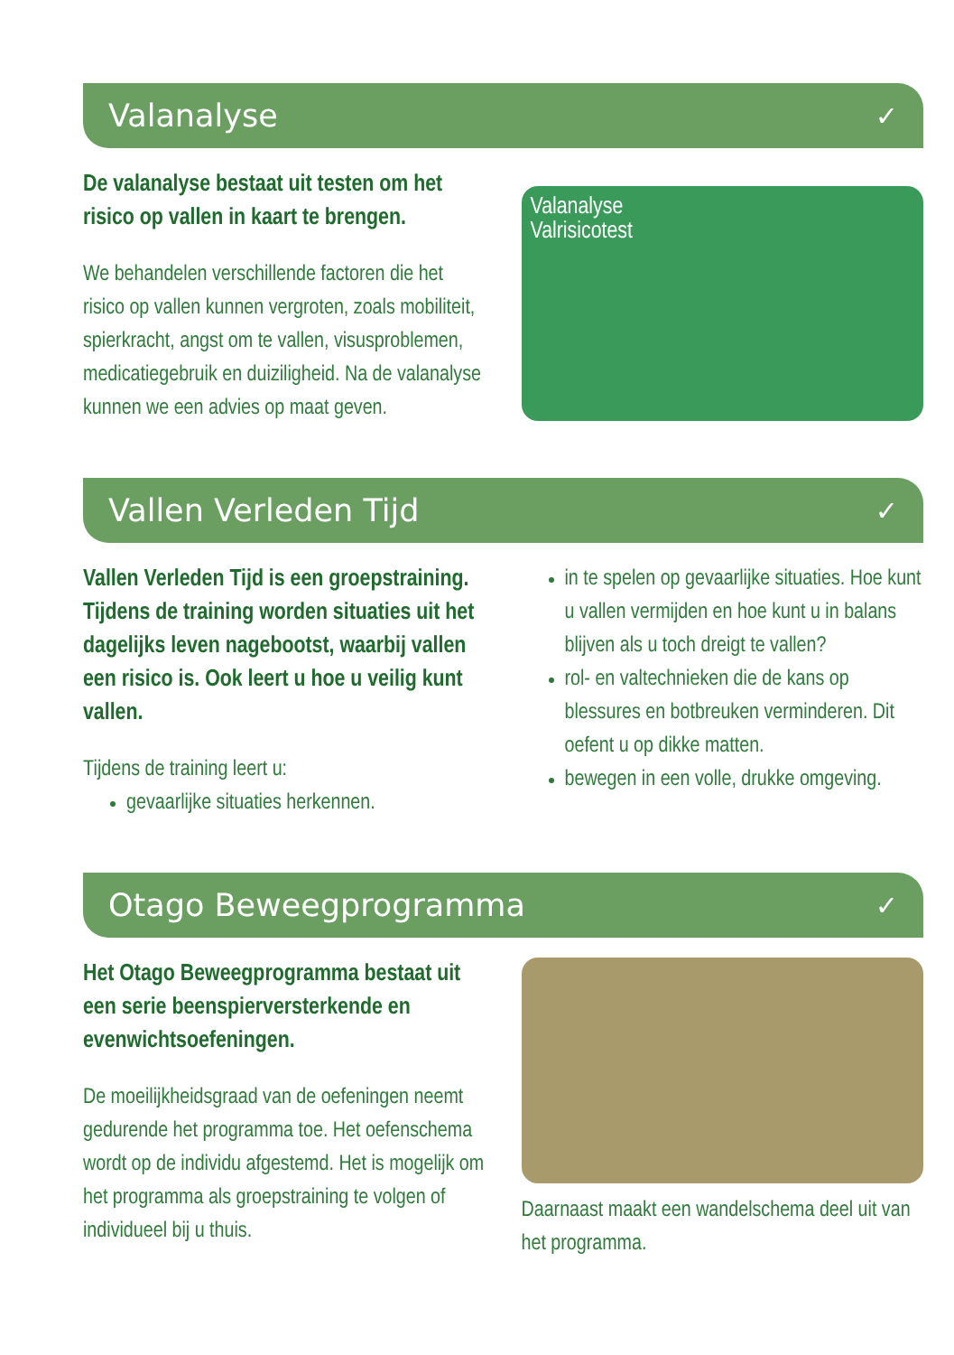Valanalyse ✓
De valanalyse bestaat uit testen om het risico op vallen in kaart te brengen.
We behandelen verschillende factoren die het risico op vallen kunnen vergroten, zoals mobiliteit, spierkracht, angst om te vallen, visusproblemen, medicatiegebruik en duiziligheid. Na de valanalyse kunnen we een advies op maat geven.
Valanalyse
Valrisicotest
Vallen Verleden Tijd ✓
Vallen Verleden Tijd is een groep­straining. Tijdens de training worden situaties uit het dagelijks leven nagebootst, waarbij vallen een risico is. Ook leert u hoe u veilig kunt vallen.
Tijdens de training leert u:
gevaarlijke situaties herkennen.
in te spelen op gevaarlijke situaties. Hoe kunt u vallen vermijden en hoe kunt u in balans blijven als u toch dreigt te vallen?
rol- en valtechnieken die de kans op blessures en botbreuken verminderen. Dit oefent u op dikke matten.
bewegen in een volle, drukke omgeving.
Otago Beweegprogramma ✓
Het Otago Beweegprogramma bestaat uit een serie beenspierversterkende en evenwichtsoefeningen.
De moeilijkheidsgraad van de oefeningen neemt gedurende het programma toe. Het oefenschema wordt op de individu afgestemd. Het is mogelijk om het programma als groepstraining te volgen of individueel bij u thuis.
Daarnaast maakt een wandelschema deel uit van het programma.